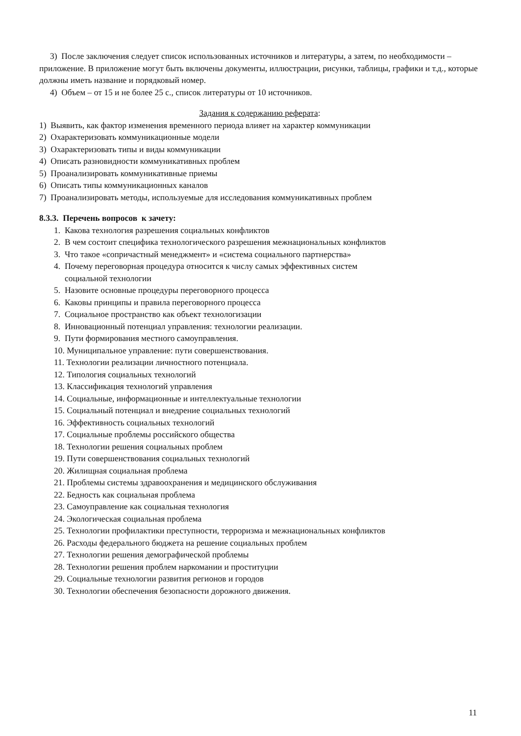3) После заключения следует список использованных источников и литературы, а затем, по необходимости – приложение. В приложение могут быть включены документы, иллюстрации, рисунки, таблицы, графики и т.д., которые должны иметь название и порядковый номер.
4) Объем – от 15 и не более 25 с., список литературы от 10 источников.
Задания к содержанию реферата:
1) Выявить, как фактор изменения временного периода влияет на характер коммуникации
2) Охарактеризовать коммуникационные модели
3) Охарактеризовать типы и виды коммуникации
4) Описать разновидности коммуникативных проблем
5) Проанализировать коммуникативные приемы
6) Описать типы коммуникационных каналов
7) Проанализировать методы, используемые для исследования коммуникативных проблем
8.3.3. Перечень вопросов к зачету:
1. Какова технология разрешения социальных конфликтов
2. В чем состоит специфика технологического разрешения межнациональных конфликтов
3. Что такое «сопричастный менеджмент» и «система социального партнерства»
4. Почему переговорная процедура относится к числу самых эффективных систем
социальной технологии
5. Назовите основные процедуры переговорного процесса
6. Каковы принципы и правила переговорного процесса
7. Социальное пространство как объект технологизации
8. Инновационный потенциал управления: технологии реализации.
9. Пути формирования местного самоуправления.
10. Муниципальное управление: пути совершенствования.
11. Технологии реализации личностного потенциала.
12. Типология социальных технологий
13. Классификация технологий управления
14. Социальные, информационные и интеллектуальные технологии
15. Социальный потенциал и внедрение социальных технологий
16. Эффективность социальных технологий
17. Социальные проблемы российского общества
18. Технологии решения социальных проблем
19. Пути совершенствования социальных технологий
20. Жилищная социальная проблема
21. Проблемы системы здравоохранения и медицинского обслуживания
22. Бедность как социальная проблема
23. Самоуправление как социальная технология
24. Экологическая социальная проблема
25. Технологии профилактики преступности, терроризма и межнациональных конфликтов
26. Расходы федерального бюджета на решение социальных проблем
27. Технологии решения демографической проблемы
28. Технологии решения проблем наркомании и проституции
29. Социальные технологии развития регионов и городов
30. Технологии обеспечения безопасности дорожного движения.
11